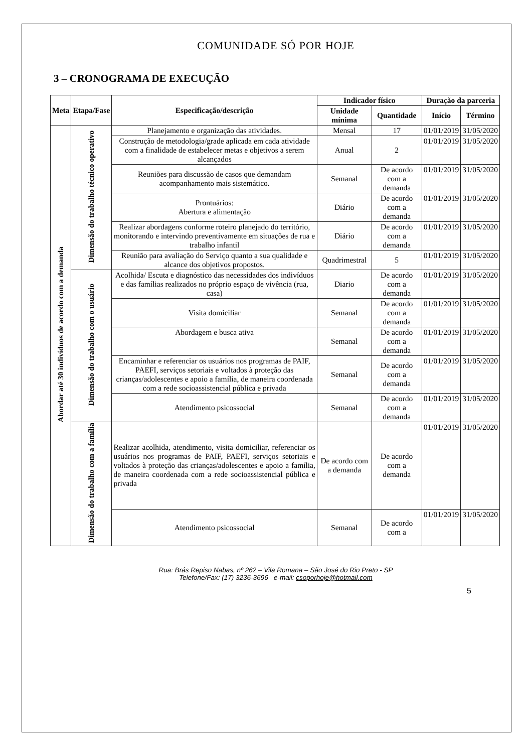COMUNIDADE SÓ POR HOJE
3 – CRONOGRAMA DE EXECUÇÃO
| Meta | Etapa/Fase | Especificação/descrição | Indicador físico | | Duração da parceria | |
| --- | --- | --- | --- | --- | --- | --- |
| | | | Unidade mínima | Quantidade | Início | Término |
| Abordar até 30 indivíduos de acordo com a demanda | Dimensão do trabalho técnico operativo | Planejamento e organização das atividades. | Mensal | 17 | 01/01/2019 | 31/05/2020 |
| | | Construção de metodologia/grade aplicada em cada atividade com a finalidade de estabelecer metas e objetivos a serem alcançados | Anual | 2 | 01/01/2019 | 31/05/2020 |
| | | Reuniões para discussão de casos que demandam acompanhamento mais sistemático. | Semanal | De acordo com a demanda | 01/01/2019 | 31/05/2020 |
| | | Prontuários: Abertura e alimentação | Diário | De acordo com a demanda | 01/01/2019 | 31/05/2020 |
| | | Realizar abordagens conforme roteiro planejado do território, monitorando e intervindo preventivamente em situações de rua e trabalho infantil | Diário | De acordo com a demanda | 01/01/2019 | 31/05/2020 |
| | | Reunião para avaliação do Serviço quanto a sua qualidade e alcance dos objetivos propostos. | Quadrimestral | 5 | 01/01/2019 | 31/05/2020 |
| | Dimensão do trabalho com o usuário | Acolhida/ Escuta e diagnóstico das necessidades dos indivíduos e das famílias realizados no próprio espaço de vivência (rua, casa) | Diario | De acordo com a demanda | 01/01/2019 | 31/05/2020 |
| | | Visita domiciliar | Semanal | De acordo com a demanda | 01/01/2019 | 31/05/2020 |
| | | Abordagem e busca ativa | Semanal | De acordo com a demanda | 01/01/2019 | 31/05/2020 |
| | | Encaminhar e referenciar os usuários nos programas de PAIF, PAEFI, serviços setoriais e voltados à proteção das crianças/adolescentes e apoio a família, de maneira coordenada com a rede socioassistencial pública e privada | Semanal | De acordo com a demanda | 01/01/2019 | 31/05/2020 |
| | | Atendimento psicossocial | Semanal | De acordo com a demanda | 01/01/2019 | 31/05/2020 |
| | Dimensão do trabalho com a família | Realizar acolhida, atendimento, visita domiciliar, referenciar os usuários nos programas de PAIF, PAEFI, serviços setoriais e voltados à proteção das crianças/adolescentes e apoio a família, de maneira coordenada com a rede socioassistencial pública e privada | De acordo com a demanda | De acordo com a demanda | 01/01/2019 | 31/05/2020 |
| | | Atendimento psicossocial | Semanal | De acordo com a | 01/01/2019 | 31/05/2020 |
Rua: Brás Repiso Nabas, nº 262 – Vila Romana – São José do Rio Preto - SP
Telefone/Fax: (17) 3236-3696 e-mail: csoporhoje@hotmail.com
5